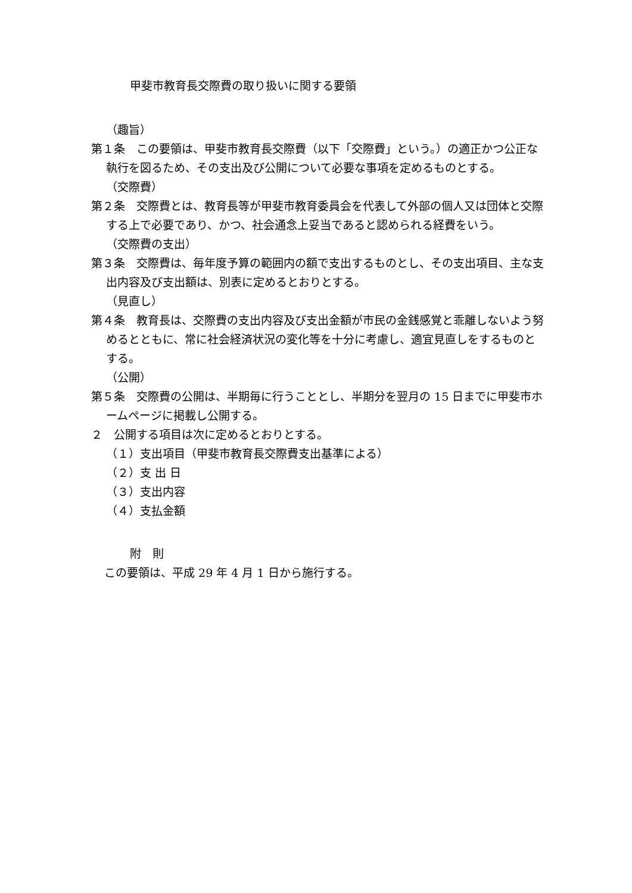甲斐市教育長交際費の取り扱いに関する要領
（趣旨）
第１条　この要領は、甲斐市教育長交際費（以下「交際費」という。）の適正かつ公正な執行を図るため、その支出及び公開について必要な事項を定めるものとする。
（交際費）
第２条　交際費とは、教育長等が甲斐市教育委員会を代表して外部の個人又は団体と交際する上で必要であり、かつ、社会通念上妥当であると認められる経費をいう。
（交際費の支出）
第３条　交際費は、毎年度予算の範囲内の額で支出するものとし、その支出項目、主な支出内容及び支出額は、別表に定めるとおりとする。
（見直し）
第４条　教育長は、交際費の支出内容及び支出金額が市民の金銭感覚と乖離しないよう努めるとともに、常に社会経済状況の変化等を十分に考慮し、適宜見直しをするものとする。
（公開）
第５条　交際費の公開は、半期毎に行うこととし、半期分を翌月の 15 日までに甲斐市ホームページに掲載し公開する。
２　公開する項目は次に定めるとおりとする。
（１）支出項目（甲斐市教育長交際費支出基準による）
（２）支 出 日
（３）支出内容
（４）支払金額
附　則
この要領は、平成 29 年 4 月 1 日から施行する。